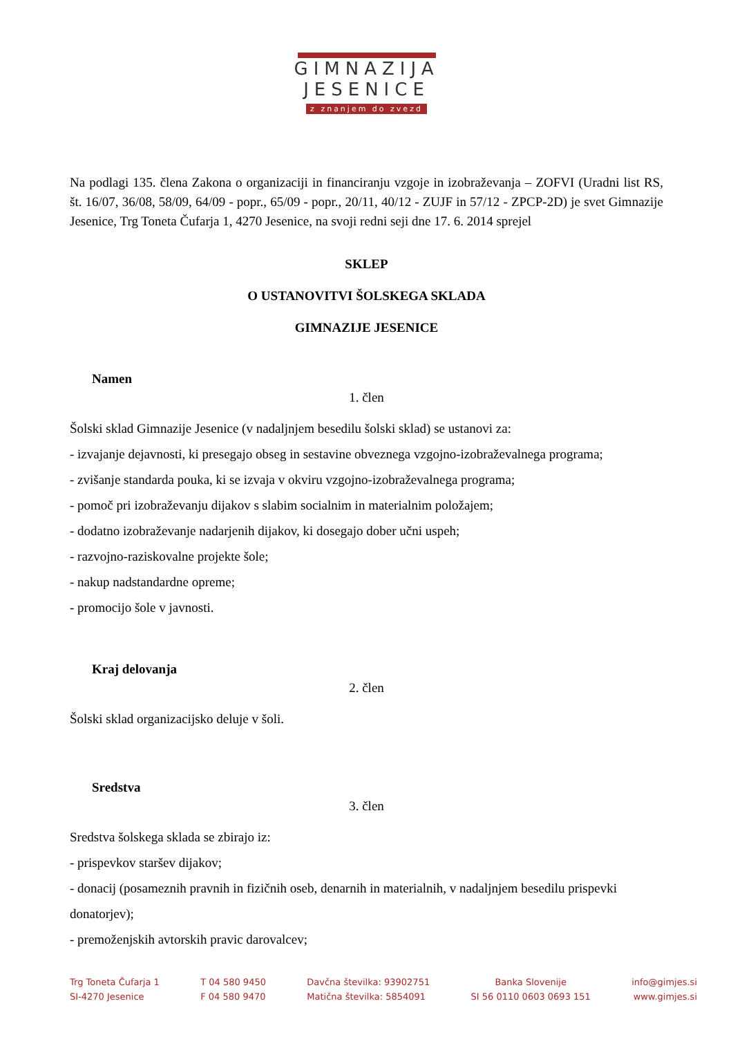GIMNAZIJA
JESENICE
z znanjem do zvezd
Na podlagi 135. člena Zakona o organizaciji in financiranju vzgoje in izobraževanja – ZOFVI (Uradni list RS, št. 16/07, 36/08, 58/09, 64/09 - popr., 65/09 - popr., 20/11, 40/12 - ZUJF in 57/12 - ZPCP-2D) je svet Gimnazije Jesenice, Trg Toneta Čufarja 1, 4270 Jesenice, na svoji redni seji dne 17. 6. 2014 sprejel
SKLEP
O USTANOVITVI ŠOLSKEGA SKLADA
GIMNAZIJE JESENICE
Namen
1. člen
Šolski sklad Gimnazije Jesenice (v nadaljnjem besedilu šolski sklad) se ustanovi za:
- izvajanje dejavnosti, ki presegajo obseg in sestavine obveznega vzgojno-izobraževalnega programa;
- zvišanje standarda pouka, ki se izvaja v okviru vzgojno-izobraževalnega programa;
- pomoč pri izobraževanju dijakov s slabim socialnim in materialnim položajem;
- dodatno izobraževanje nadarjenih dijakov, ki dosegajo dober učni uspeh;
- razvojno-raziskovalne projekte šole;
- nakup nadstandardne opreme;
- promocijo šole v javnosti.
Kraj delovanja
2. člen
Šolski sklad organizacijsko deluje v šoli.
Sredstva
3. člen
Sredstva šolskega sklada se zbirajo iz:
- prispevkov staršev dijakov;
- donacij (posameznih pravnih in fizičnih oseb, denarnih in materialnih, v nadaljnjem besedilu prispevki donatorjev);
- premoženjskih avtorskih pravic darovalcev;
Trg Toneta Čufarja 1
SI-4270 Jesenice
T 04 580 9450
F 04 580 9470
Davčna številka: 93902751
Matična številka: 5854091
Banka Slovenije
SI 56 0110 0603 0693 151
info@gimjes.si
www.gimjes.si